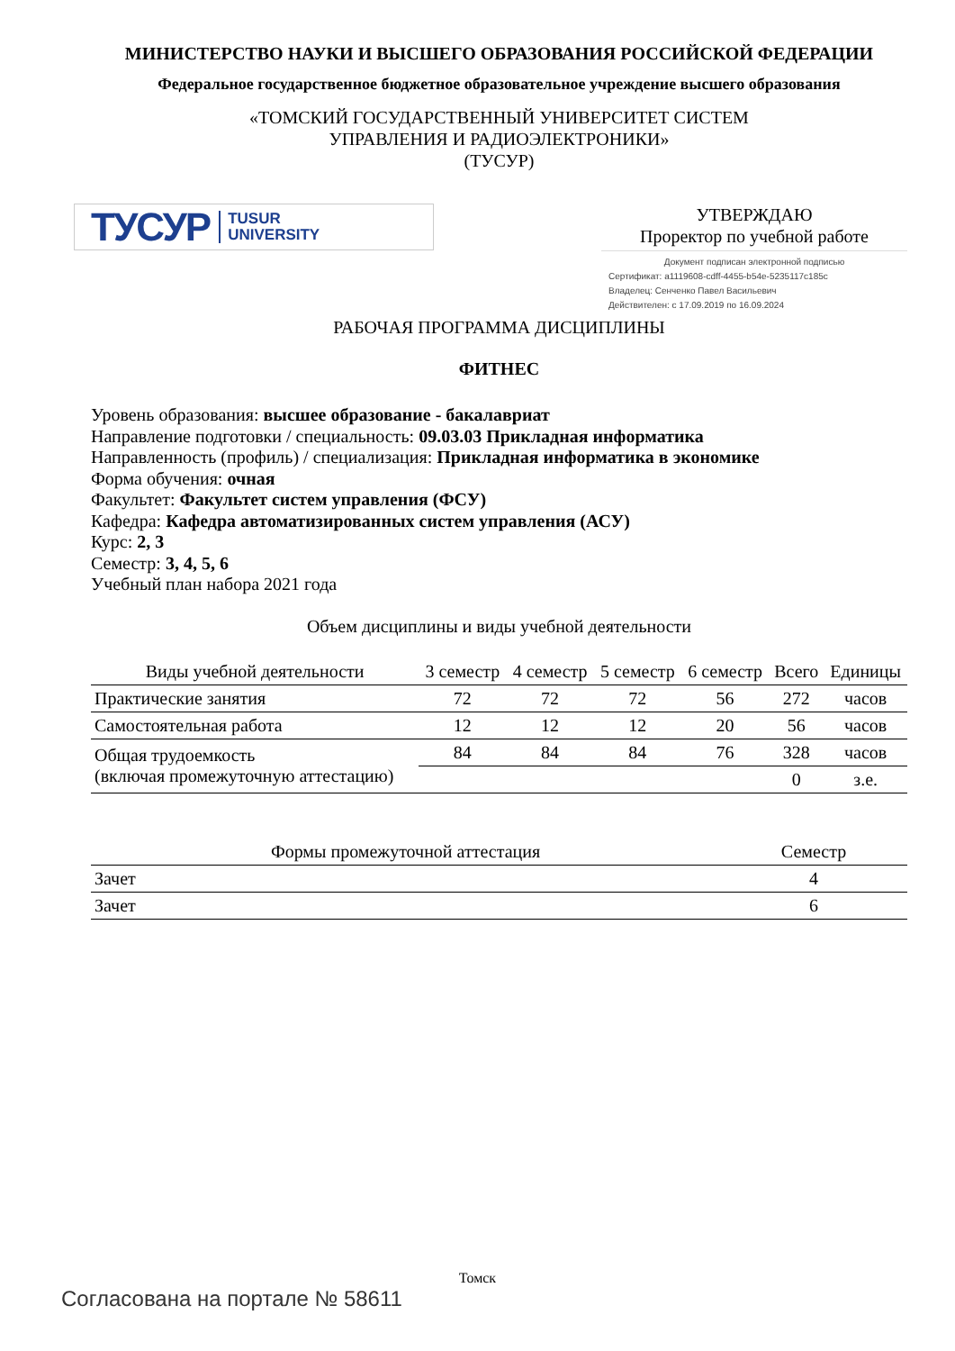МИНИСТЕРСТВО НАУКИ И ВЫСШЕГО ОБРАЗОВАНИЯ РОССИЙСКОЙ ФЕДЕРАЦИИ
Федеральное государственное бюджетное образовательное учреждение высшего образования
«ТОМСКИЙ ГОСУДАРСТВЕННЫЙ УНИВЕРСИТЕТ СИСТЕМ
УПРАВЛЕНИЯ И РАДИОЭЛЕКТРОНИКИ»
(ТУСУР)
ТУСУР TUSUR
UNIVERSITY
УТВЕРЖДАЮ
Проректор по учебной работе
Документ подписан электронной подписью
Сертификат: a1119608-cdff-4455-b54e-5235117c185c
Владелец: Сенченко Павел Васильевич
Действителен: с 17.09.2019 по 16.09.2024
РАБОЧАЯ ПРОГРАММА ДИСЦИПЛИНЫ
ФИТНЕС
Уровень образования: высшее образование - бакалавриат
Направление подготовки / специальность: 09.03.03 Прикладная информатика
Направленность (профиль) / специализация: Прикладная информатика в экономике
Форма обучения: очная
Факультет: Факультет систем управления (ФСУ)
Кафедра: Кафедра автоматизированных систем управления (АСУ)
Курс: 2, 3
Семестр: 3, 4, 5, 6
Учебный план набора 2021 года
Объем дисциплины и виды учебной деятельности
| Виды учебной деятельности | 3 семестр | 4 семестр | 5 семестр | 6 семестр | Всего | Единицы |
| --- | --- | --- | --- | --- | --- | --- |
| Практические занятия | 72 | 72 | 72 | 56 | 272 | часов |
| Самостоятельная работа | 12 | 12 | 12 | 20 | 56 | часов |
| Общая трудоемкость (включая промежуточную аттестацию) | 84 | 84 | 84 | 76 | 328 | часов |
| | | | | | 0 | з.е. |
| Формы промежуточной аттестация | Семестр |
| --- | --- |
| Зачет | 4 |
| Зачет | 6 |
Томск
Согласована на портале № 58611